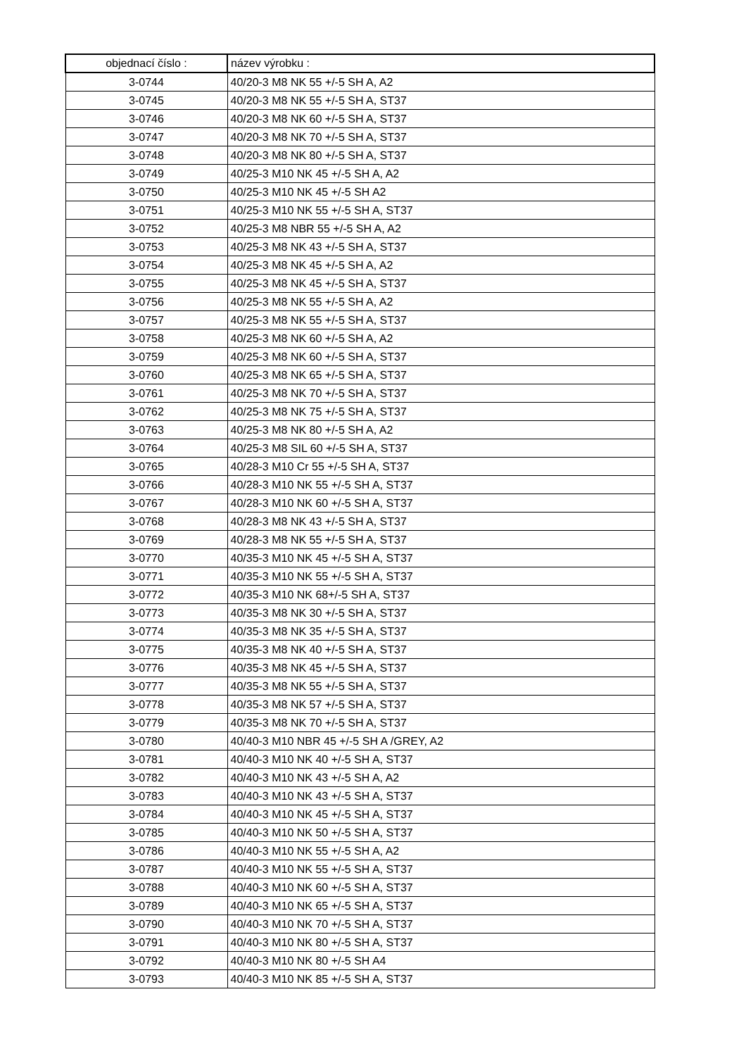| objednací číslo : | název výrobku : |
| --- | --- |
| 3-0744 | 40/20-3 M8 NK 55 +/-5 SH A, A2 |
| 3-0745 | 40/20-3 M8 NK 55 +/-5 SH A, ST37 |
| 3-0746 | 40/20-3 M8 NK 60 +/-5 SH A, ST37 |
| 3-0747 | 40/20-3 M8 NK 70 +/-5 SH A, ST37 |
| 3-0748 | 40/20-3 M8 NK 80 +/-5 SH A, ST37 |
| 3-0749 | 40/25-3 M10 NK 45 +/-5 SH A, A2 |
| 3-0750 | 40/25-3 M10 NK 45 +/-5 SH A2 |
| 3-0751 | 40/25-3 M10 NK 55 +/-5 SH A, ST37 |
| 3-0752 | 40/25-3 M8 NBR 55 +/-5 SH A, A2 |
| 3-0753 | 40/25-3 M8 NK 43 +/-5 SH A, ST37 |
| 3-0754 | 40/25-3 M8 NK 45 +/-5 SH A, A2 |
| 3-0755 | 40/25-3 M8 NK 45 +/-5 SH A, ST37 |
| 3-0756 | 40/25-3 M8 NK 55 +/-5 SH A, A2 |
| 3-0757 | 40/25-3 M8 NK 55 +/-5 SH A, ST37 |
| 3-0758 | 40/25-3 M8 NK 60 +/-5 SH A, A2 |
| 3-0759 | 40/25-3 M8 NK 60 +/-5 SH A, ST37 |
| 3-0760 | 40/25-3 M8 NK 65 +/-5 SH A, ST37 |
| 3-0761 | 40/25-3 M8 NK 70 +/-5 SH A, ST37 |
| 3-0762 | 40/25-3 M8 NK 75 +/-5 SH A, ST37 |
| 3-0763 | 40/25-3 M8 NK 80 +/-5 SH A, A2 |
| 3-0764 | 40/25-3 M8 SIL 60 +/-5 SH A, ST37 |
| 3-0765 | 40/28-3 M10 Cr 55 +/-5 SH A, ST37 |
| 3-0766 | 40/28-3 M10 NK 55 +/-5 SH A, ST37 |
| 3-0767 | 40/28-3 M10 NK 60 +/-5 SH A, ST37 |
| 3-0768 | 40/28-3 M8 NK 43 +/-5 SH A, ST37 |
| 3-0769 | 40/28-3 M8 NK 55 +/-5 SH A, ST37 |
| 3-0770 | 40/35-3 M10 NK 45 +/-5 SH A, ST37 |
| 3-0771 | 40/35-3 M10 NK 55 +/-5 SH A, ST37 |
| 3-0772 | 40/35-3 M10 NK 68+/-5 SH A, ST37 |
| 3-0773 | 40/35-3 M8 NK 30 +/-5 SH A, ST37 |
| 3-0774 | 40/35-3 M8 NK 35 +/-5 SH A, ST37 |
| 3-0775 | 40/35-3 M8 NK 40 +/-5 SH A, ST37 |
| 3-0776 | 40/35-3 M8 NK 45 +/-5 SH A, ST37 |
| 3-0777 | 40/35-3 M8 NK 55 +/-5 SH A, ST37 |
| 3-0778 | 40/35-3 M8 NK 57 +/-5 SH A, ST37 |
| 3-0779 | 40/35-3 M8 NK 70 +/-5 SH A, ST37 |
| 3-0780 | 40/40-3 M10 NBR 45 +/-5 SH A /GREY, A2 |
| 3-0781 | 40/40-3 M10 NK 40 +/-5 SH A, ST37 |
| 3-0782 | 40/40-3 M10 NK 43 +/-5 SH A, A2 |
| 3-0783 | 40/40-3 M10 NK 43 +/-5 SH A, ST37 |
| 3-0784 | 40/40-3 M10 NK 45 +/-5 SH A, ST37 |
| 3-0785 | 40/40-3 M10 NK 50 +/-5 SH A, ST37 |
| 3-0786 | 40/40-3 M10 NK 55 +/-5 SH A, A2 |
| 3-0787 | 40/40-3 M10 NK 55 +/-5 SH A, ST37 |
| 3-0788 | 40/40-3 M10 NK 60 +/-5 SH A, ST37 |
| 3-0789 | 40/40-3 M10 NK 65 +/-5 SH A, ST37 |
| 3-0790 | 40/40-3 M10 NK 70 +/-5 SH A, ST37 |
| 3-0791 | 40/40-3 M10 NK 80 +/-5 SH A, ST37 |
| 3-0792 | 40/40-3 M10 NK 80 +/-5 SH A4 |
| 3-0793 | 40/40-3 M10 NK 85 +/-5 SH A, ST37 |